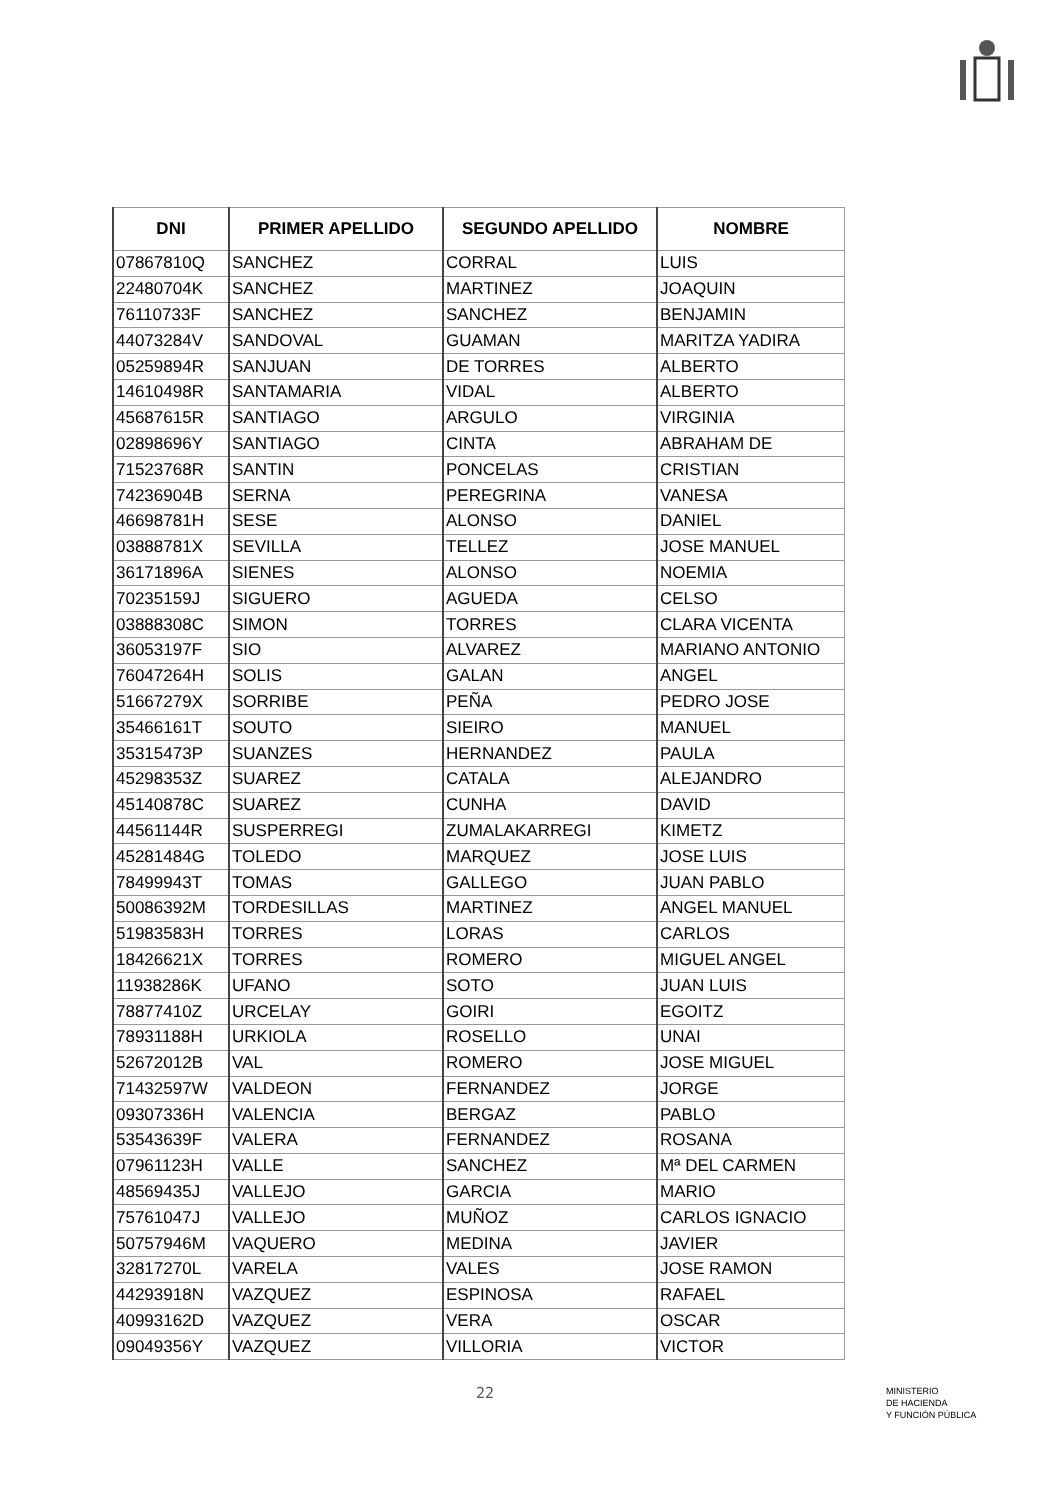| DNI | PRIMER APELLIDO | SEGUNDO APELLIDO | NOMBRE |
| --- | --- | --- | --- |
| 07867810Q | SANCHEZ | CORRAL | LUIS |
| 22480704K | SANCHEZ | MARTINEZ | JOAQUIN |
| 76110733F | SANCHEZ | SANCHEZ | BENJAMIN |
| 44073284V | SANDOVAL | GUAMAN | MARITZA YADIRA |
| 05259894R | SANJUAN | DE TORRES | ALBERTO |
| 14610498R | SANTAMARIA | VIDAL | ALBERTO |
| 45687615R | SANTIAGO | ARGULO | VIRGINIA |
| 02898696Y | SANTIAGO | CINTA | ABRAHAM DE |
| 71523768R | SANTIN | PONCELAS | CRISTIAN |
| 74236904B | SERNA | PEREGRINA | VANESA |
| 46698781H | SESE | ALONSO | DANIEL |
| 03888781X | SEVILLA | TELLEZ | JOSE MANUEL |
| 36171896A | SIENES | ALONSO | NOEMIA |
| 70235159J | SIGUERO | AGUEDA | CELSO |
| 03888308C | SIMON | TORRES | CLARA VICENTA |
| 36053197F | SIO | ALVAREZ | MARIANO ANTONIO |
| 76047264H | SOLIS | GALAN | ANGEL |
| 51667279X | SORRIBE | PEÑA | PEDRO JOSE |
| 35466161T | SOUTO | SIEIRO | MANUEL |
| 35315473P | SUANZES | HERNANDEZ | PAULA |
| 45298353Z | SUAREZ | CATALA | ALEJANDRO |
| 45140878C | SUAREZ | CUNHA | DAVID |
| 44561144R | SUSPERREGI | ZUMALAKARREGI | KIMETZ |
| 45281484G | TOLEDO | MARQUEZ | JOSE LUIS |
| 78499943T | TOMAS | GALLEGO | JUAN PABLO |
| 50086392M | TORDESILLAS | MARTINEZ | ANGEL MANUEL |
| 51983583H | TORRES | LORAS | CARLOS |
| 18426621X | TORRES | ROMERO | MIGUEL ANGEL |
| 11938286K | UFANO | SOTO | JUAN LUIS |
| 78877410Z | URCELAY | GOIRI | EGOITZ |
| 78931188H | URKIOLA | ROSELLO | UNAI |
| 52672012B | VAL | ROMERO | JOSE MIGUEL |
| 71432597W | VALDEON | FERNANDEZ | JORGE |
| 09307336H | VALENCIA | BERGAZ | PABLO |
| 53543639F | VALERA | FERNANDEZ | ROSANA |
| 07961123H | VALLE | SANCHEZ | Mª DEL CARMEN |
| 48569435J | VALLEJO | GARCIA | MARIO |
| 75761047J | VALLEJO | MUÑOZ | CARLOS IGNACIO |
| 50757946M | VAQUERO | MEDINA | JAVIER |
| 32817270L | VARELA | VALES | JOSE RAMON |
| 44293918N | VAZQUEZ | ESPINOSA | RAFAEL |
| 40993162D | VAZQUEZ | VERA | OSCAR |
| 09049356Y | VAZQUEZ | VILLORIA | VICTOR |
22
MINISTERIO
DE HACIENDA
Y FUNCIÓN PÚBLICA